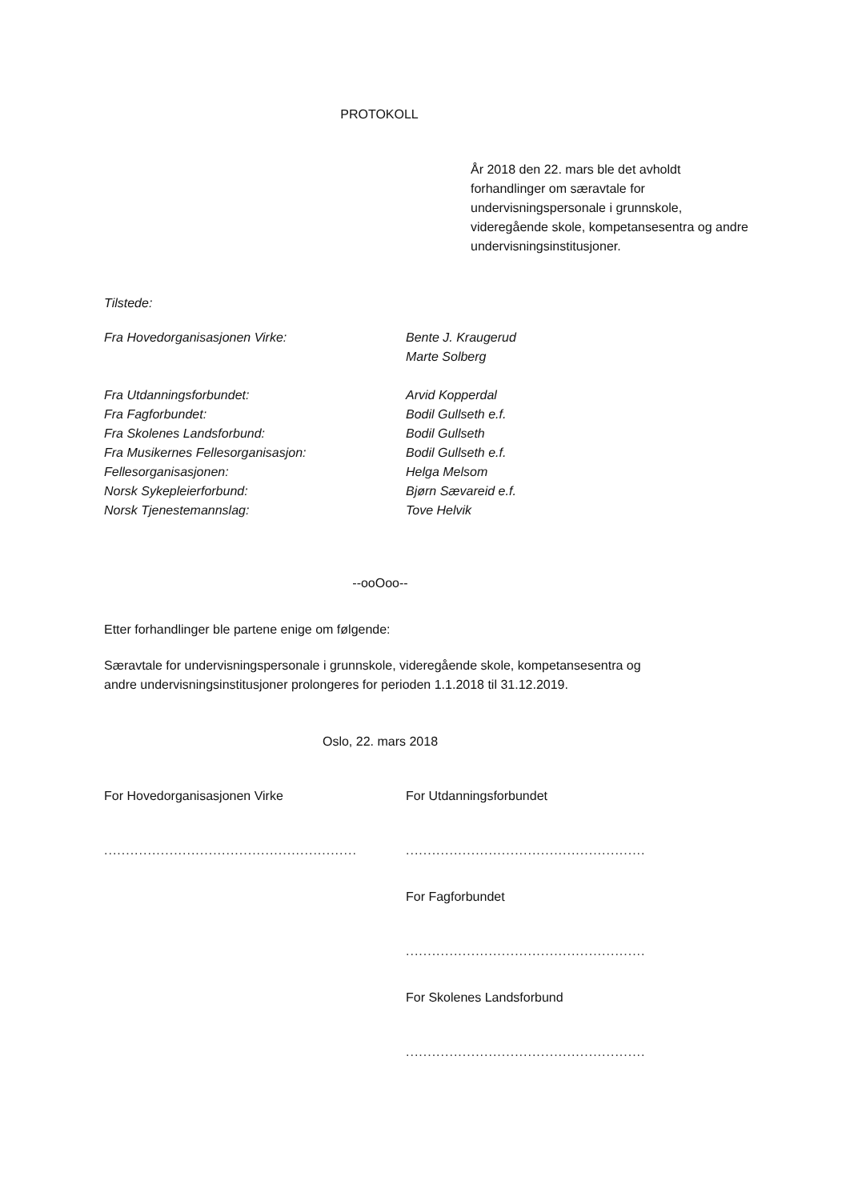PROTOKOLL
År 2018 den 22. mars ble det avholdt forhandlinger om særavtale for undervisningspersonale i grunnskole, videregående skole, kompetansesentra og andre undervisningsinstitusjoner.
Tilstede:
Fra Hovedorganisasjonen Virke: Bente J. Kraugerud
Marte Solberg
Fra Utdanningsforbundet: Arvid Kopperdal
Fra Fagforbundet: Bodil Gullseth e.f.
Fra Skolenes Landsforbund: Bodil Gullseth
Fra Musikernes Fellesorganisasjon: Bodil Gullseth e.f.
Fellesorganisasjonen: Helga Melsom
Norsk Sykepleierforbund: Bjørn Sævareid e.f.
Norsk Tjenestemannslag: Tove Helvik
--ooOoo--
Etter forhandlinger ble partene enige om følgende:
Særavtale for undervisningspersonale i grunnskole, videregående skole, kompetansesentra og andre undervisningsinstitusjoner prolongeres for perioden 1.1.2018 til 31.12.2019.
Oslo, 22. mars 2018
For Hovedorganisasjonen Virke
..........................................................
For Utdanningsforbundet
.......................................................
For Fagforbundet
.......................................................
For Skolenes Landsforbund
.......................................................